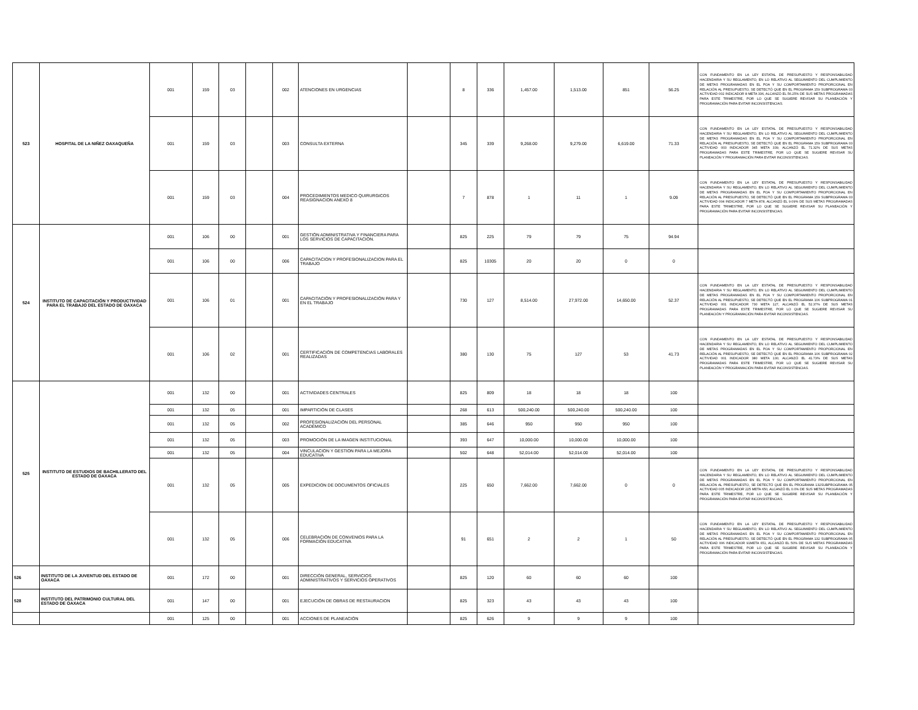| 523 | HOSPITAL DE LA NIÑEZ OAXAQUEÑA | 001 | 159 | 03 | | 002 | ATENCIONES EN URGENCIAS | | 8 | 336 | 1,457.00 | 1,513.00 | 851 | 56.25 | CON FUNDAMENTO EN LA LEY ESTATAL DE PRESUPUESTO Y RESPONSABILIDAD HACENDARIA Y SU REGLAMENTO, EN LO RELATIVO AL SEGUIMIENTO DEL CUMPLIMIENTO DE METAS PROGRAMADAS EN EL POA Y SU COMPORTAMIENTO PROPORCIONAL EN RELACIÓN AL PRESUPUESTO, SE DETECTÓ QUE EN EL PROGRAMA 159 SUBPROGRAMA 03 ACTIVIDAD 002 INDICADOR 8 META 336, ALCANZÓ EL 56.25% DE SUS METAS PROGRAMADAS PARA ESTE TRIMESTRE, POR LO QUE SE SUGIERE REVISAR SU PLANEACIÓN Y PROGRAMACIÓN PARA EVITAR INCONSISTENCIAS. |
| | | 001 | 159 | 03 | | 003 | CONSULTA EXTERNA | | 345 | 339 | 9,268.00 | 9,279.00 | 6,619.00 | 71.33 | CON FUNDAMENTO EN LA LEY ESTATAL DE PRESUPUESTO Y RESPONSABILIDAD HACENDARIA Y SU REGLAMENTO, EN LO RELATIVO AL SEGUIMIENTO DEL CUMPLIMIENTO DE METAS PROGRAMADAS EN EL POA Y SU COMPORTAMIENTO PROPORCIONAL EN RELACIÓN AL PRESUPUESTO, SE DETECTÓ QUE EN EL PROGRAMA 159 SUBPROGRAMA 03 ACTIVIDAD 003 INDICADOR 345 META 339, ALCANZÓ EL 71.32% DE SUS METAS PROGRAMADAS PARA ESTE TRIMESTRE, POR LO QUE SE SUGIERE REVISAR SU PLANEACIÓN Y PROGRAMACIÓN PARA EVITAR INCONSISTENCIAS. |
| | | 001 | 159 | 03 | | 004 | PROCEDIMIENTOS MEDICO QUIRURGICOS REASIGNACION ANEXO 8 | | 7 | 878 | 1 | 11 | 1 | 9.09 | CON FUNDAMENTO EN LA LEY ESTATAL DE PRESUPUESTO Y RESPONSABILIDAD HACENDARIA Y SU REGLAMENTO, EN LO RELATIVO AL SEGUIMIENTO DEL CUMPLIMIENTO DE METAS PROGRAMADAS EN EL POA Y SU COMPORTAMIENTO PROPORCIONAL EN RELACIÓN AL PRESUPUESTO, SE DETECTÓ QUE EN EL PROGRAMA 159 SUBPROGRAMA 03 ACTIVIDAD 004 INDICADOR 7 META 878, ALCANZÓ EL 9.09% DE SUS METAS PROGRAMADAS PARA ESTE TRIMESTRE, POR LO QUE SE SUGIERE REVISAR SU PLANEACIÓN Y PROGRAMACIÓN PARA EVITAR INCONSISTENCIAS. |
| 524 | INSTITUTO DE CAPACITACIÓN Y PRODUCTIVIDAD PARA EL TRABAJO DEL ESTADO DE OAXACA | 001 | 106 | 00 | | 001 | GESTIÓN ADMINISTRATIVA Y FINANCIERA PARA LOS SERVICIOS DE CAPACITACIÓN. | | 825 | 225 | 79 | 79 | 75 | 94.94 | |
| | | 001 | 106 | 00 | | 006 | CAPACITACION Y PROFESIONALIZACION PARA EL TRABAJO | | 825 | 10305 | 20 | 20 | 0 | 0 | |
| | | 001 | 106 | 01 | | 001 | CAPACITACIÓN Y PROFESIONALIZACIÓN PARA Y EN EL TRABAJO | | 730 | 127 | 8,514.00 | 27,972.00 | 14,650.00 | 52.37 | CON FUNDAMENTO EN LA LEY ESTATAL DE PRESUPUESTO Y RESPONSABILIDAD HACENDARIA Y SU REGLAMENTO, EN LO RELATIVO AL SEGUIMIENTO DEL CUMPLIMIENTO DE METAS PROGRAMADAS EN EL POA Y SU COMPORTAMIENTO PROPORCIONAL EN RELACIÓN AL PRESUPUESTO, SE DETECTÓ QUE EN EL PROGRAMA 106 SUBPROGRAMA 01 ACTIVIDAD 001 INDICADOR 730 META 127, ALCANZÓ EL 52.37% DE SUS METAS PROGRAMADAS PARA ESTE TRIMESTRE, POR LO QUE SE SUGIERE REVISAR SU PLANEACIÓN Y PROGRAMACIÓN PARA EVITAR INCONSISTENCIAS. |
| | | 001 | 106 | 02 | | 001 | CERTIFICACIÓN DE COMPETENCIAS LABORALES REALIZADAS | | 380 | 130 | 75 | 127 | 53 | 41.73 | CON FUNDAMENTO EN LA LEY ESTATAL DE PRESUPUESTO Y RESPONSABILIDAD HACENDARIA Y SU REGLAMENTO, EN LO RELATIVO AL SEGUIMIENTO DEL CUMPLIMIENTO DE METAS PROGRAMADAS EN EL POA Y SU COMPORTAMIENTO PROPORCIONAL EN RELACIÓN AL PRESUPUESTO, SE DETECTÓ QUE EN EL PROGRAMA 106 SUBPROGRAMA 02 ACTIVIDAD 001 INDICADOR 380 META 130, ALCANZÓ EL 41.73% DE SUS METAS PROGRAMADAS PARA ESTE TRIMESTRE, POR LO QUE SE SUGIERE REVISAR SU PLANEACIÓN Y PROGRAMACIÓN PARA EVITAR INCONSISTENCIAS. |
| 525 | INSTITUTO DE ESTUDIOS DE BACHILLERATO DEL ESTADO DE OAXACA | 001 | 132 | 00 | | 001 | ACTIVIDADES CENTRALES | | 825 | 809 | 18 | 18 | 18 | 100 | |
| | | 001 | 132 | 05 | | 001 | IMPARTICIÓN DE CLASES | | 268 | 613 | 500,240.00 | 500,240.00 | 500,240.00 | 100 | |
| | | 001 | 132 | 05 | | 002 | PROFESIONALIZACIÓN DEL PERSONAL ACADÉMICO | | 385 | 646 | 950 | 950 | 950 | 100 | |
| | | 001 | 132 | 05 | | 003 | PROMOCIÓN DE LA IMAGEN INSTITUCIONAL | | 393 | 647 | 10,000.00 | 10,000.00 | 10,000.00 | 100 | |
| | | 001 | 132 | 05 | | 004 | VINCULACION Y GESTION PARA LA MEJORA EDUCATIVA | | 502 | 648 | 52,014.00 | 52,014.00 | 52,014.00 | 100 | |
| | | 001 | 132 | 05 | | 005 | EXPEDICION DE DOCUMENTOS OFICIALES | | 225 | 650 | 7,662.00 | 7,662.00 | 0 | 0 | CON FUNDAMENTO EN LA LEY ESTATAL DE PRESUPUESTO Y RESPONSABILIDAD HACENDARIA Y SU REGLAMENTO, EN LO RELATIVO AL SEGUIMIENTO DEL CUMPLIMIENTO DE METAS PROGRAMADAS EN EL POA Y SU COMPORTAMIENTO PROPORCIONAL EN RELACIÓN AL PRESUPUESTO, SE DETECTÓ QUE EN EL PROGRAMA 132SUBPROGRAMA 05 ACTIVIDAD 005 INDICADOR 225 META 650, ALCANZÓ EL 0.0% DE SUS METAS PROGRAMADAS PARA ESTE TRIMESTRE, POR LO QUE SE SUGIERE REVISAR SU PLANEACIÓN Y PROGRAMACIÓN PARA EVITAR INCONSISTENCIAS. |
| | | 001 | 132 | 05 | | 006 | CELEBRACIÓN DE CONVENIOS PARA LA FORMACIÓN EDUCATIVA | | 91 | 651 | 2 | 2 | 1 | 50 | CON FUNDAMENTO EN LA LEY ESTATAL DE PRESUPUESTO Y RESPONSABILIDAD HACENDARIA Y SU REGLAMENTO, EN LO RELATIVO AL SEGUIMIENTO DEL CUMPLIMIENTO DE METAS PROGRAMADAS EN EL POA Y SU COMPORTAMIENTO PROPORCIONAL EN RELACIÓN AL PRESUPUESTO, SE DETECTÓ QUE EN EL PROGRAMA 132 SUBPROGRAMA 05 ACTIVIDAD 006 INDICADOR 91META 651, ALCANZÓ EL 50% DE SUS METAS PROGRAMADAS PARA ESTE TRIMESTRE, POR LO QUE SE SUGIERE REVISAR SU PLANEACIÓN Y PROGRAMACIÓN PARA EVITAR INCONSISTENCIAS. |
| 526 | INSTITUTO DE LA JUVENTUD DEL ESTADO DE OAXACA | 001 | 172 | 00 | | 001 | DIRECCIÓN GENERAL, SERVICIOS ADMINISTRATIVOS Y SERVICIOS OPERATIVOS | | 825 | 120 | 60 | 60 | 60 | 100 | |
| 528 | INSTITUTO DEL PATRIMONIO CULTURAL DEL ESTADO DE OAXACA | 001 | 147 | 00 | | 001 | EJECUCIÓN DE OBRAS DE RESTAURACION | | 825 | 323 | 43 | 43 | 43 | 100 | |
| | | 001 | 125 | 00 | | 001 | ACCIONES DE PLANEACIÓN | | 825 | 626 | 9 | 9 | 9 | 100 | |